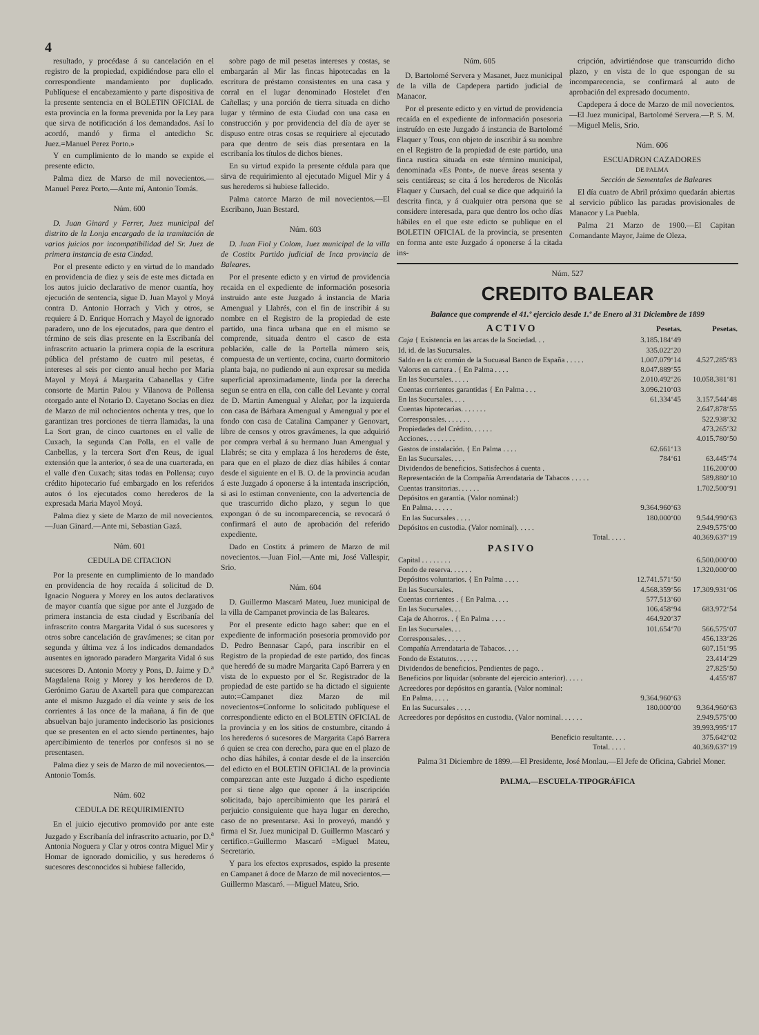4
resultado, y procédase á su cancelación en el registro de la propiedad, expidiéndose para ello el correspondiente mandamiento por duplicado. Publíquese el encabezamiento y parte dispositiva de la presente sentencia en el BOLETIN OFICIAL de esta provincia en la forma prevenida por la Ley para que sirva de notificación á los demandados. Así lo acordó, mandó y firma el antedicho Sr. Juez.=Manuel Perez Porto.»
Y en cumplimiento de lo mando se expide el presente edicto.
Palma diez de Marso de mil novecientos.—Manuel Perez Porto.—Ante mí, Antonio Tomás.
Núm. 600
D. Juan Ginard y Ferrer, Juez municipal del distrito de la Lonja encargado de la tramitación de varios juicios por incompatibilidad del Sr. Juez de primera instancia de esta Cindad.
Por el presente edicto y en virtud de lo mandado en providencia de diez y seis de este mes dictada en los autos juicio declarativo de menor cuantía, hoy ejecución de sentencia, sigue D. Juan Mayol y Moyá contra D. Antonio Horrach y Vich y otros, se requiere á D. Enrique Horrach y Mayol de ignorado paradero, uno de los ejecutados, para que dentro el término de seis dias presente en la Escribanía del infrascrito actuario la primera copia de la escritura pública del préstamo de cuatro mil pesetas, é intereses al seis por ciento anual hecho por Maria Mayol y Moyá á Margarita Cabanellas y Cifre consorte de Martin Palou y Vilanova de Pollensa otorgado ante el Notario D. Cayetano Socias en diez de Marzo de mil ochocientos ochenta y tres, que lo garantizan tres porciones de tierra llamadas, la una La Sort gran, de cinco cuartones en el valle de Cuxach, la segunda Can Polla, en el valle de Canbellas, y la tercera Sort d'en Reus, de igual extensión que la anterior, ó sea de una cuarterada, en el valle d'en Cuxach; sitas todas en Pollensa; cuyo crédito hipotecario fué embargado en los referidos autos ó los ejecutados como herederos de la expresada Maria Mayol Moyá.
Palma diez y siete de Marzo de mil novecientos.—Juan Ginard.—Ante mi, Sebastian Gazá.
Núm. 601
CEDULA DE CITACION
Por la presente en cumplimiento de lo mandado en providencia de hoy recaída á solicitud de D. Ignacio Noguera y Morey en los autos declarativos de mayor cuantía que sigue por ante el Juzgado de primera instancia de esta ciudad y Escribanía del infrascrito contra Margarita Vidal ó sus sucesores y otros sobre cancelación de gravámenes; se citan por segunda y última vez á los indicados demandados ausentes en ignorado paradero Margarita Vidal ó sus sucesores D. Antonio Morey y Pons, D. Jaime y D.<sup>a</sup> Magdalena Roig y Morey y los herederos de D. Gerónimo Garau de Axartell para que comparezcan ante el mismo Juzgado el día veinte y seis de los corrientes á las once de la mañana, á fin de que absuelvan bajo juramento indecisorio las posiciones que se presenten en el acto siendo pertinentes, bajo apercibimiento de tenerlos por confesos si no se presentasen.
Palma diez y seis de Marzo de mil novecientos.—Antonio Tomás.
Núm. 602
CEDULA DE REQUIRIMIENTO
En el juicio ejecutivo promovido por ante este Juzgado y Escribanía del infrascrito actuario, por D.<sup>a</sup> Antonia Noguera y Clar y otros contra Miguel Mir y Homar de ignorado domicilio, y sus herederos ó sucesores desconocidos si hubiese fallecido,
sobre pago de mil pesetas intereses y costas, se embargarán al Mir las fincas hipotecadas en la escritura de préstamo consistentes en una casa y corral en el lugar denominado Hostelet d'en Cañellas; y una porción de tierra situada en dicho lugar y término de esta Ciudad con una casa en construcción y por providencia del día de ayer se dispuso entre otras cosas se requiriere al ejecutado para que dentro de seis dias presentara en la escribanía los títulos de dichos bienes.
En su virtud expido la presente cédula para que sirva de requirimiento al ejecutado Miguel Mir y á sus herederos si hubiese fallecido.
Palma catorce Marzo de mil novecientos.—El Escribano, Juan Bestard.
Núm. 603
D. Juan Fiol y Colom, Juez municipal de la villa de Costitx Partido judicial de Inca provincia de Baleares.
Por el presente edicto y en virtud de providencia recaida en el expediente de información posesoria instruido ante este Juzgado á instancia de Maria Amengual y Llabrés, con el fin de inscribir á su nombre en el Registro de la propiedad de este partido, una finca urbana que en el mismo se comprende, situada dentro el casco de esta población, calle de la Portella número seis, compuesta de un vertiente, cocina, cuarto dormitorio planta baja, no pudiendo ni aun expresar su medida superficial aproximadamente, linda por la derecha segun se entra en ella, con calle del Levante y corral de D. Martin Amengual y Aleñar, por la izquierda con casa de Bárbara Amengual y Amengual y por el fondo con casa de Catalina Campaner y Genovart, libre de censos y otros gravámenes, la que adquirió por compra verbal á su hermano Juan Amengual y Llabrés; se cita y emplaza á los herederos de éste, para que en el plazo de diez días hábiles á contar desde el siguiente en el B. O. de la provincia acudan á este Juzgado á oponerse á la intentada inscripción, si asi lo estiman conveniente, con la advertencia de que trascurrido dicho plazo, y segun lo que expongan ó de su incomparecencia, se revocará ó confirmará el auto de aprobación del referido expediente.
Dado en Costitx á primero de Marzo de mil novecientos.—Juan Fiol.—Ante mi, José Vallespir, Srio.
Núm. 604
D. Guillermo Mascaró Mateu, Juez municipal de la villa de Campanet provincia de las Baleares.
Por el presente edicto hago saber: que en el expediente de información posesoria promovido por D. Pedro Bennasar Capó, para inscribir en el Registro de la propiedad de este partido, dos fincas que heredó de su madre Margarita Capó Barrera y en vista de lo expuesto por el Sr. Registrador de la propiedad de este partido se ha dictado el siguiente auto:=Campanet diez Marzo de mil novecientos=Conforme lo solicitado publíquese el correspondiente edicto en el BOLETIN OFICIAL de la provincia y en los sitios de costumbre, citando á los herederos ó sucesores de Margarita Capó Barrera ó quien se crea con derecho, para que en el plazo de ocho días hábiles, á contar desde el de la inserción del edicto en el BOLETIN OFICIAL de la provincia comparezcan ante este Juzgado á dicho espediente por si tiene algo que oponer á la inscripción solicitada, bajo apercibimiento que les parará el perjuicio consiguiente que haya lugar en derecho, caso de no presentarse. Asi lo proveyó, mandó y firma el Sr. Juez municipal D. Guillermo Mascaró y certifico.=Guillermo Mascaró =Miguel Mateu, Secretario.
Y para los efectos expresados, espido la presente en Campanet á doce de Marzo de mil novecientos.—Guillermo Mascaró. —Miguel Mateu, Srio.
Núm. 605
D. Bartolomé Servera y Masanet, Juez municipal de la villa de Capdepera partido judicial de Manacor.
Por el presente edicto y en virtud de providencia recaída en el expediente de información posesoria instruído en este Juzgado á instancia de Bartolomé Flaquer y Tous, con objeto de inscribir á su nombre en el Registro de la propiedad de este partido, una finca rustica situada en este término municipal, denominada «Es Pont», de nueve áreas sesenta y seis centiáreas; se cita á los herederos de Nicolás Flaquer y Cursach, del cual se dice que adquirió la descrita finca, y á cualquier otra persona que se considere interesada, para que dentro los ocho días hábiles en el que este edicto se publique en el BOLETIN OFICIAL de la provincia, se presenten en forma ante este Juzgado á oponerse á la citada ins-
cripción, advirtiéndose que transcurrido dicho plazo, y en vista de lo que espongan de su incomparecencia, se confirmará al auto de aprobación del expresado documento.
Capdepera á doce de Marzo de mil novecientos.—El Juez municipal, Bartolomé Servera.—P. S. M.—Miguel Melis, Srio.
Núm. 606
ESCUADRON CAZADORES
DE PALMA
Sección de Sementales de Baleares
El día cuatro de Abril próximo quedarán abiertas al servicio público las paradas provisionales de Manacor y La Puebla.
Palma 21 Marzo de 1900.—El Capitan Comandante Mayor, Jaime de Oleza.
Núm. 527
CREDITO BALEAR
Balance que comprende el 41.º ejercicio desde 1.º de Enero al 31 Diciembre de 1899
| ACTIVO | Pesetas. | Pesetas. |
| Caja { Existencia en las arcas de la Sociedad. . . | 3.185.184‘49 | |
| Id. id. de las Sucursales. | 335.022‘20 | |
| Saldo en la c/c común de la Sucuasal Banco de España . . . . . | 1.007.079‘14 | 4.527.285‘83 |
| Valores en cartera . { En Palma . . . . | 8.047.889‘55 | |
| En las Sucursales. . . . . | 2.010.492‘26 | 10.058.381‘81 |
| Cuentas corrientes garantidas { En Palma . . . | 3.096.210‘03 | |
| En las Sucursales. . . . | 61.334‘45 | 3.157.544‘48 |
| Cuentas hipotecarias. . . . . . . | | 2.647.878‘55 |
| Corresponsales. . . . . . . | | 522.938‘32 |
| Propiedades del Crédito. . . . . . | | 473.265‘32 |
| Acciones. . . . . . . . | | 4.015.780‘50 |
| Gastos de instalación. { En Palma . . . . | 62.661‘13 | |
| En las Sucursales. . . . | 784‘61 | 63.445‘74 |
| Dividendos de beneficios. Satisfechos á cuenta . | | 116.200‘00 |
| Representación de la Compañía Arrendataria de Tabacos . . . . . | | 589.880‘10 |
| Cuentas transitorias. . . . . . | | 1.702.500‘91 |
| Depósitos en garantía. (Valor nominal:) | | |
| En Palma. . . . . . | 9.364.960‘63 | |
| En las Sucursales . . . . | 180.000‘00 | 9.544.990‘63 |
| Depósitos en custodia. (Valor nominal). . . . . | | 2.949.575‘00 |
| Total. . . . . | | 40.369.637‘19 |
| PASIVO | | |
| Capital . . . . . . . . | | 6.500.000‘00 |
| Fondo de reserva. . . . . . | | 1.320.000‘00 |
| Depósitos voluntarios. { En Palma . . . . | 12.741.571‘50 | |
| En las Sucursales. | 4.568.359‘56 | 17.309.931‘06 |
| Cuentas corrientes . { En Palma. . . . | 577.513‘60 | |
| En las Sucursales. . . | 106.458‘94 | 683.972‘54 |
| Caja de Ahorros. . { En Palma . . . . | 464.920‘37 | |
| En las Sucursales. . . | 101.654‘70 | 566.575‘07 |
| Corresponsales. . . . . . | | 456.133‘26 |
| Compañía Arrendataria de Tabacos. . . . | | 607.151‘95 |
| Fondo de Estatutos. . . . . . | | 23.414‘29 |
| Dividendos de beneficios. Pendientes de pago. . | | 27.825‘50 |
| Beneficios por liquidar (sobrante del ejercicio anterior). . . . . | | 4.455‘87 |
| Acreedores por depósitos en garantía. (Valor nominal: | | |
| En Palma. . . . . | 9.364.960‘63 | |
| En las Sucursales . . . . | 180.000‘00 | 9.364.960‘63 |
| Acreedores por depósitos en custodia. (Valor nominal. . . . . . | | 2.949.575‘00 |
| | | 39.993.995‘17 |
| Beneficio resultante. . . . | | 375.642‘02 |
| Total. . . . . | | 40.369.637‘19 |
Palma 31 Diciembre de 1899.—El Presidente, José Monlau.—El Jefe de Oficina, Gabriel Moner.
PALMA.—ESCUELA-TIPOGRÁFICA